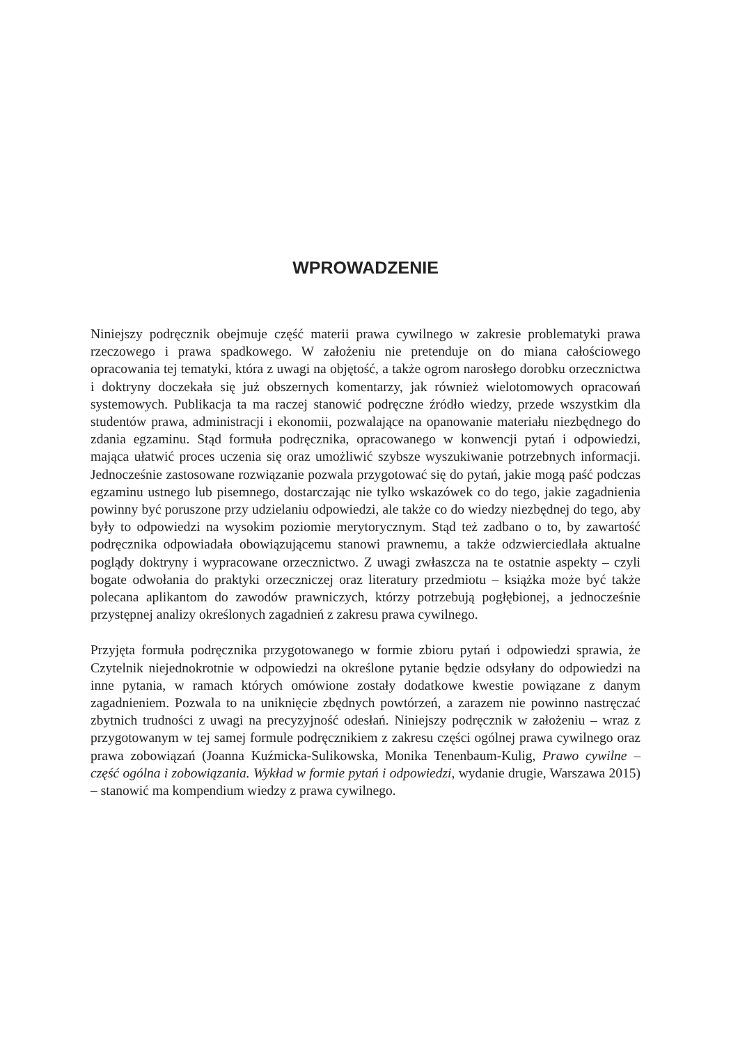WPROWADZENIE
Niniejszy podręcznik obejmuje część materii prawa cywilnego w zakresie problematyki prawa rzeczowego i prawa spadkowego. W założeniu nie pretenduje on do miana całościowego opracowania tej tematyki, która z uwagi na objętość, a także ogrom narosłego dorobku orzecznictwa i doktryny doczekała się już obszernych komentarzy, jak również wielotomowych opracowań systemowych. Publikacja ta ma raczej stanowić podręczne źródło wiedzy, przede wszystkim dla studentów prawa, administracji i ekonomii, pozwalające na opanowanie materiału niezbędnego do zdania egzaminu. Stąd formuła podręcznika, opracowanego w konwencji pytań i odpowiedzi, mająca ułatwić proces uczenia się oraz umożliwić szybsze wyszukiwanie potrzebnych informacji. Jednocześnie zastosowane rozwiązanie pozwala przygotować się do pytań, jakie mogą paść podczas egzaminu ustnego lub pisemnego, dostarczając nie tylko wskazówek co do tego, jakie zagadnienia powinny być poruszone przy udzielaniu odpowiedzi, ale także co do wiedzy niezbędnej do tego, aby były to odpowiedzi na wysokim poziomie merytorycznym. Stąd też zadbano o to, by zawartość podręcznika odpowiadała obowiązującemu stanowi prawnemu, a także odzwierciedlała aktualne poglądy doktryny i wypracowane orzecznictwo. Z uwagi zwłaszcza na te ostatnie aspekty – czyli bogate odwołania do praktyki orzeczniczej oraz literatury przedmiotu – książka może być także polecana aplikantom do zawodów prawniczych, którzy potrzebują pogłębionej, a jednocześnie przystępnej analizy określonych zagadnień z zakresu prawa cywilnego.
Przyjęta formuła podręcznika przygotowanego w formie zbioru pytań i odpowiedzi sprawia, że Czytelnik niejednokrotnie w odpowiedzi na określone pytanie będzie odsyłany do odpowiedzi na inne pytania, w ramach których omówione zostały dodatkowe kwestie powiązane z danym zagadnieniem. Pozwala to na uniknięcie zbędnych powtórzeń, a zarazem nie powinno nastręczać zbytnich trudności z uwagi na precyzyjność odesłań. Niniejszy podręcznik w założeniu – wraz z przygotowanym w tej samej formule podręcznikiem z zakresu części ogólnej prawa cywilnego oraz prawa zobowiązań (Joanna Kuźmicka-Sulikowska, Monika Tenenbaum-Kulig, Prawo cywilne – część ogólna i zobowiązania. Wykład w formie pytań i odpowiedzi, wydanie drugie, Warszawa 2015) – stanowić ma kompendium wiedzy z prawa cywilnego.